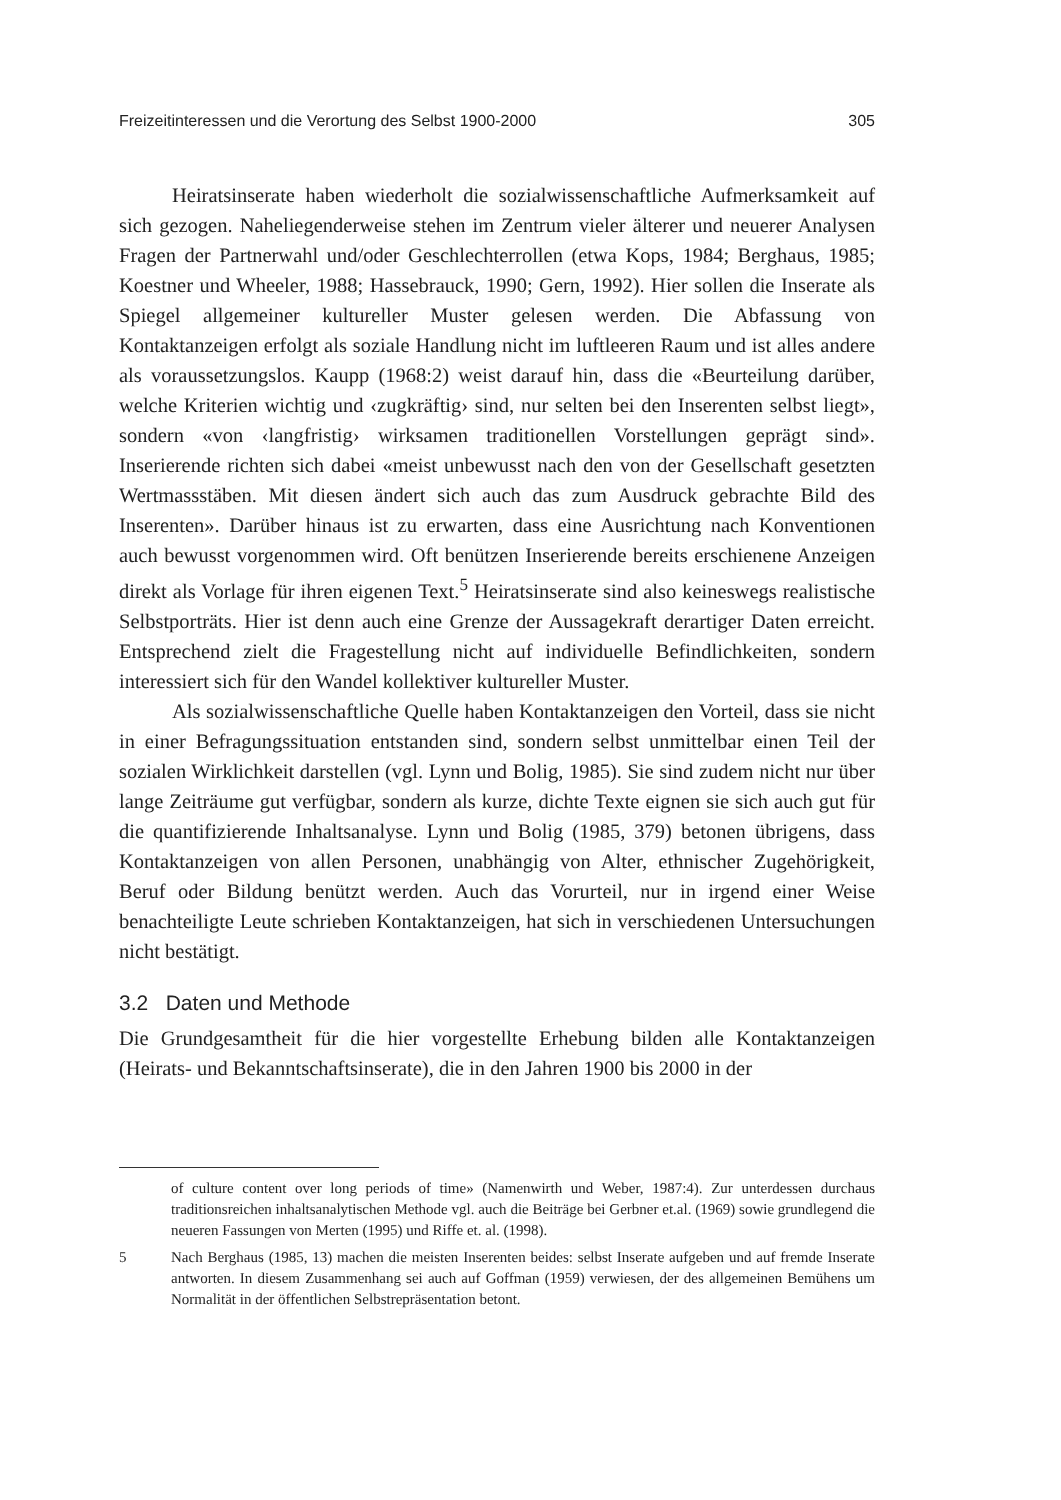Freizeitinteressen und die Verortung des Selbst 1900-2000 305
Heiratsinserate haben wiederholt die sozialwissenschaftliche Aufmerksamkeit auf sich gezogen. Naheliegenderweise stehen im Zentrum vieler älterer und neuerer Analysen Fragen der Partnerwahl und/oder Geschlechterrollen (etwa Kops, 1984; Berghaus, 1985; Koestner und Wheeler, 1988; Hassebrauck, 1990; Gern, 1992). Hier sollen die Inserate als Spiegel allgemeiner kultureller Muster gelesen werden. Die Abfassung von Kontaktanzeigen erfolgt als soziale Handlung nicht im luftleeren Raum und ist alles andere als voraussetzungslos. Kaupp (1968:2) weist darauf hin, dass die «Beurteilung darüber, welche Kriterien wichtig und ‹zugkräftig› sind, nur selten bei den Inserenten selbst liegt», sondern «von ‹langfristig› wirksamen traditionellen Vorstellungen geprägt sind». Inserierende richten sich dabei «meist unbewusst nach den von der Gesellschaft gesetzten Wertmassstäben. Mit diesen ändert sich auch das zum Ausdruck gebrachte Bild des Inserenten». Darüber hinaus ist zu erwarten, dass eine Ausrichtung nach Konventionen auch bewusst vorgenommen wird. Oft benützen Inserierende bereits erschienene Anzeigen direkt als Vorlage für ihren eigenen Text.<sup>5</sup> Heiratsinserate sind also keineswegs realistische Selbstporträts. Hier ist denn auch eine Grenze der Aussagekraft derartiger Daten erreicht. Entsprechend zielt die Fragestellung nicht auf individuelle Befindlichkeiten, sondern interessiert sich für den Wandel kollektiver kultureller Muster.
Als sozialwissenschaftliche Quelle haben Kontaktanzeigen den Vorteil, dass sie nicht in einer Befragungssituation entstanden sind, sondern selbst unmittelbar einen Teil der sozialen Wirklichkeit darstellen (vgl. Lynn und Bolig, 1985). Sie sind zudem nicht nur über lange Zeiträume gut verfügbar, sondern als kurze, dichte Texte eignen sie sich auch gut für die quantifizierende Inhaltsanalyse. Lynn und Bolig (1985, 379) betonen übrigens, dass Kontaktanzeigen von allen Personen, unabhängig von Alter, ethnischer Zugehörigkeit, Beruf oder Bildung benützt werden. Auch das Vorurteil, nur in irgend einer Weise benachteiligte Leute schrieben Kontaktanzeigen, hat sich in verschiedenen Untersuchungen nicht bestätigt.
3.2 Daten und Methode
Die Grundgesamtheit für die hier vorgestellte Erhebung bilden alle Kontaktanzeigen (Heirats- und Bekanntschaftsinserate), die in den Jahren 1900 bis 2000 in der
of culture content over long periods of time» (Namenwirth und Weber, 1987:4). Zur unterdessen durchaus traditionsreichen inhaltsanalytischen Methode vgl. auch die Beiträge bei Gerbner et.al. (1969) sowie grundlegend die neueren Fassungen von Merten (1995) und Riffe et. al. (1998).
5 Nach Berghaus (1985, 13) machen die meisten Inserenten beides: selbst Inserate aufgeben und auf fremde Inserate antworten. In diesem Zusammenhang sei auch auf Goffman (1959) verwiesen, der des allgemeinen Bemühens um Normalität in der öffentlichen Selbstrepräsentation betont.